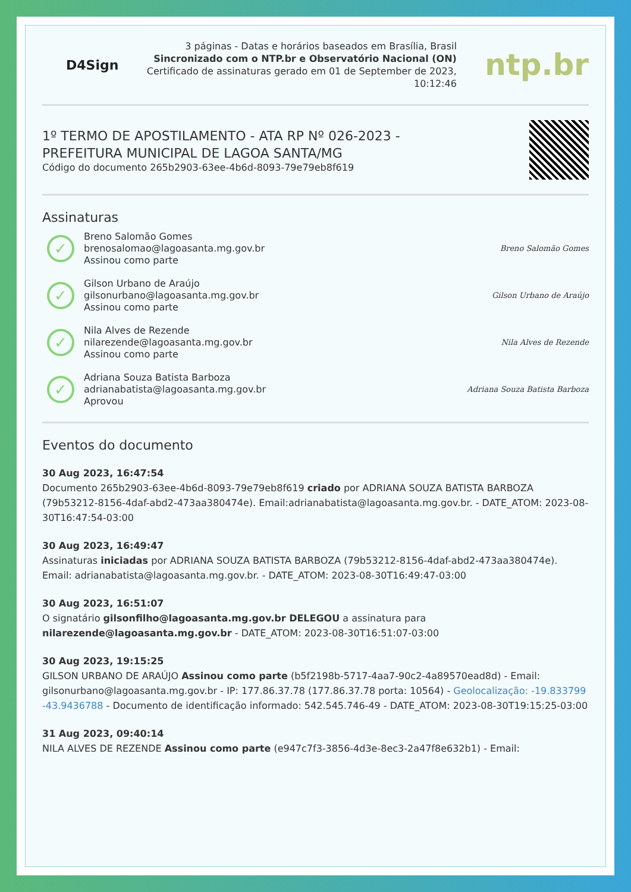D4Sign
3 páginas - Datas e horários baseados em Brasília, Brasil
Sincronizado com o NTP.br e Observatório Nacional (ON)
Certificado de assinaturas gerado em 01 de September de 2023,
10:12:46
ntp.br
1º TERMO DE APOSTILAMENTO - ATA RP Nº 026-2023 -
PREFEITURA MUNICIPAL DE LAGOA SANTA/MG
Código do documento 265b2903-63ee-4b6d-8093-79e79eb8f619
Assinaturas
✓
Breno Salomão Gomes
brenosalomao@lagoasanta.mg.gov.br
Assinou como parte
Breno Salomão Gomes
✓
Gilson Urbano de Araújo
gilsonurbano@lagoasanta.mg.gov.br
Assinou como parte
Gilson Urbano de Araújo
✓
Nila Alves de Rezende
nilarezende@lagoasanta.mg.gov.br
Assinou como parte
Nila Alves de Rezende
✓
Adriana Souza Batista Barboza
adrianabatista@lagoasanta.mg.gov.br
Aprovou
Adriana Souza Batista Barboza
Eventos do documento
30 Aug 2023, 16:47:54
Documento 265b2903-63ee-4b6d-8093-79e79eb8f619 criado por ADRIANA SOUZA BATISTA BARBOZA (79b53212-8156-4daf-abd2-473aa380474e). Email:adrianabatista@lagoasanta.mg.gov.br. - DATE_ATOM: 2023-08-30T16:47:54-03:00
30 Aug 2023, 16:49:47
Assinaturas iniciadas por ADRIANA SOUZA BATISTA BARBOZA (79b53212-8156-4daf-abd2-473aa380474e). Email: adrianabatista@lagoasanta.mg.gov.br. - DATE_ATOM: 2023-08-30T16:49:47-03:00
30 Aug 2023, 16:51:07
O signatário gilsonfilho@lagoasanta.mg.gov.br DELEGOU a assinatura para nilarezende@lagoasanta.mg.gov.br - DATE_ATOM: 2023-08-30T16:51:07-03:00
30 Aug 2023, 19:15:25
GILSON URBANO DE ARAÚJO Assinou como parte (b5f2198b-5717-4aa7-90c2-4a89570ead8d) - Email: gilsonurbano@lagoasanta.mg.gov.br - IP: 177.86.37.78 (177.86.37.78 porta: 10564) - Geolocalização: -19.833799 -43.9436788 - Documento de identificação informado: 542.545.746-49 - DATE_ATOM: 2023-08-30T19:15:25-03:00
31 Aug 2023, 09:40:14
NILA ALVES DE REZENDE Assinou como parte (e947c7f3-3856-4d3e-8ec3-2a47f8e632b1) - Email: